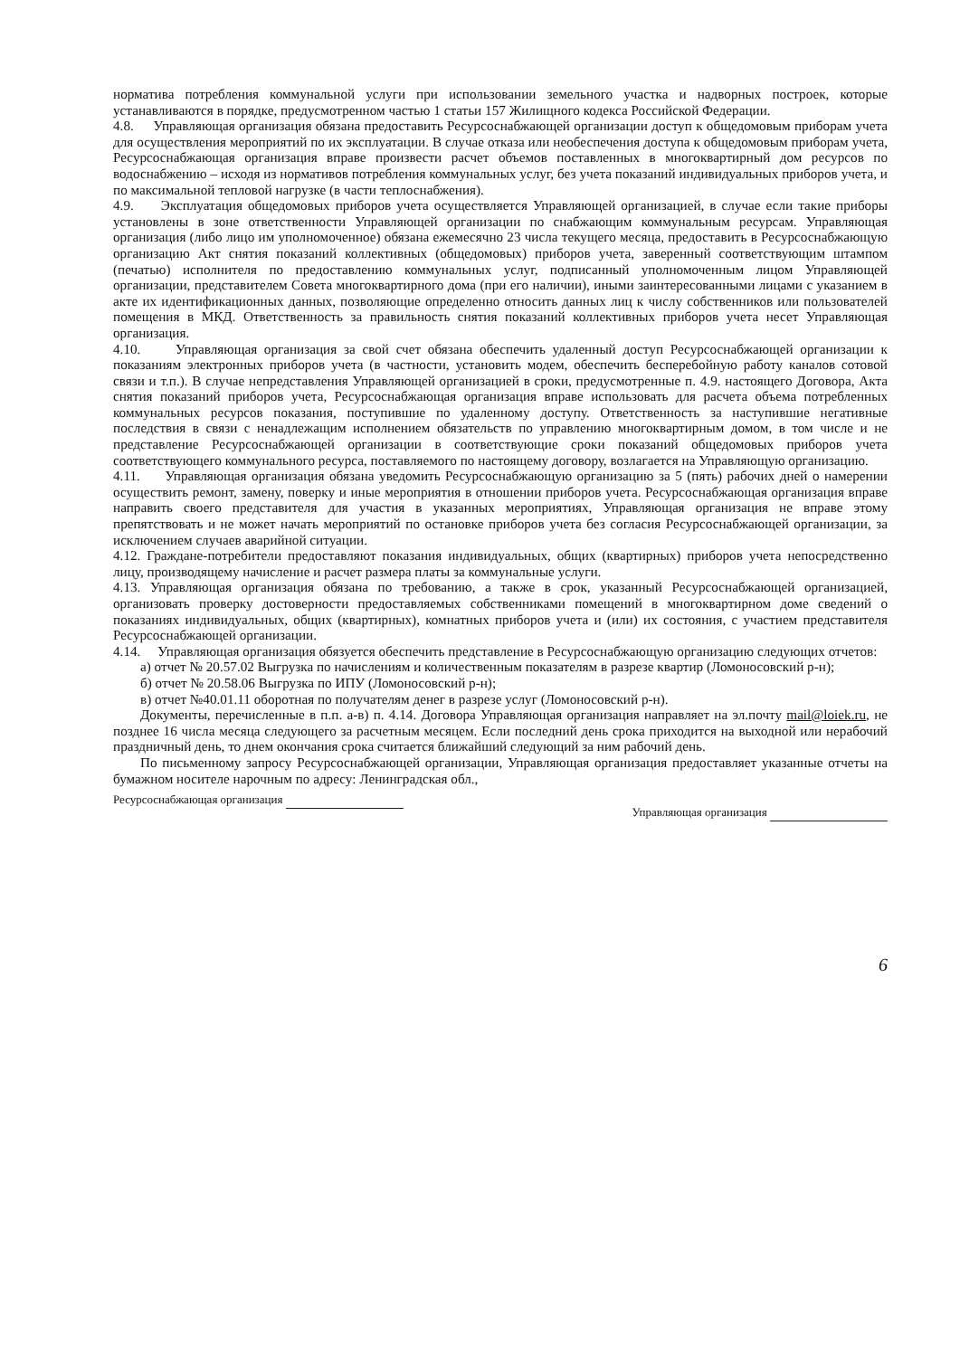норматива потребления коммунальной услуги при использовании земельного участка и надворных построек, которые устанавливаются в порядке, предусмотренном частью 1 статьи 157 Жилищного кодекса Российской Федерации.
4.8. Управляющая организация обязана предоставить Ресурсоснабжающей организации доступ к общедомовым приборам учета для осуществления мероприятий по их эксплуатации. В случае отказа или необеспечения доступа к общедомовым приборам учета, Ресурсоснабжающая организация вправе произвести расчет объемов поставленных в многоквартирный дом ресурсов по водоснабжению – исходя из нормативов потребления коммунальных услуг, без учета показаний индивидуальных приборов учета, и по максимальной тепловой нагрузке (в части теплоснабжения).
4.9. Эксплуатация общедомовых приборов учета осуществляется Управляющей организацией, в случае если такие приборы установлены в зоне ответственности Управляющей организации по снабжающим коммунальным ресурсам. Управляющая организация (либо лицо им уполномоченное) обязана ежемесячно 23 числа текущего месяца, предоставить в Ресурсоснабжающую организацию Акт снятия показаний коллективных (общедомовых) приборов учета, заверенный соответствующим штампом (печатью) исполнителя по предоставлению коммунальных услуг, подписанный уполномоченным лицом Управляющей организации, представителем Совета многоквартирного дома (при его наличии), иными заинтересованными лицами с указанием в акте их идентификационных данных, позволяющие определенно относить данных лиц к числу собственников или пользователей помещения в МКД. Ответственность за правильность снятия показаний коллективных приборов учета несет Управляющая организация.
4.10. Управляющая организация за свой счет обязана обеспечить удаленный доступ Ресурсоснабжающей организации к показаниям электронных приборов учета (в частности, установить модем, обеспечить бесперебойную работу каналов сотовой связи и т.п.). В случае непредставления Управляющей организацией в сроки, предусмотренные п. 4.9. настоящего Договора, Акта снятия показаний приборов учета, Ресурсоснабжающая организация вправе использовать для расчета объема потребленных коммунальных ресурсов показания, поступившие по удаленному доступу. Ответственность за наступившие негативные последствия в связи с ненадлежащим исполнением обязательств по управлению многоквартирным домом, в том числе и не представление Ресурсоснабжающей организации в соответствующие сроки показаний общедомовых приборов учета соответствующего коммунального ресурса, поставляемого по настоящему договору, возлагается на Управляющую организацию.
4.11. Управляющая организация обязана уведомить Ресурсоснабжающую организацию за 5 (пять) рабочих дней о намерении осуществить ремонт, замену, поверку и иные мероприятия в отношении приборов учета. Ресурсоснабжающая организация вправе направить своего представителя для участия в указанных мероприятиях, Управляющая организация не вправе этому препятствовать и не может начать мероприятий по остановке приборов учета без согласия Ресурсоснабжающей организации, за исключением случаев аварийной ситуации.
4.12. Граждане-потребители предоставляют показания индивидуальных, общих (квартирных) приборов учета непосредственно лицу, производящему начисление и расчет размера платы за коммунальные услуги.
4.13. Управляющая организация обязана по требованию, а также в срок, указанный Ресурсоснабжающей организацией, организовать проверку достоверности предоставляемых собственниками помещений в многоквартирном доме сведений о показаниях индивидуальных, общих (квартирных), комнатных приборов учета и (или) их состояния, с участием представителя Ресурсоснабжающей организации.
4.14. Управляющая организация обязуется обеспечить представление в Ресурсоснабжающую организацию следующих отчетов:
а) отчет № 20.57.02 Выгрузка по начислениям и количественным показателям в разрезе квартир (Ломоносовский р-н);
б) отчет № 20.58.06 Выгрузка по ИПУ (Ломоносовский р-н);
в) отчет №40.01.11 оборотная по получателям денег в разрезе услуг (Ломоносовский р-н).
Документы, перечисленные в п.п. а-в) п. 4.14. Договора Управляющая организация направляет на эл.почту mail@loiek.ru, не позднее 16 числа месяца следующего за расчетным месяцем. Если последний день срока приходится на выходной или нерабочий праздничный день, то днем окончания срока считается ближайший следующий за ним рабочий день.
По письменному запросу Ресурсоснабжающей организации, Управляющая организация предоставляет указанные отчеты на бумажном носителе нарочным по адресу: Ленинградская обл.,
Ресурсоснабжающая организация
Управляющая организация
6